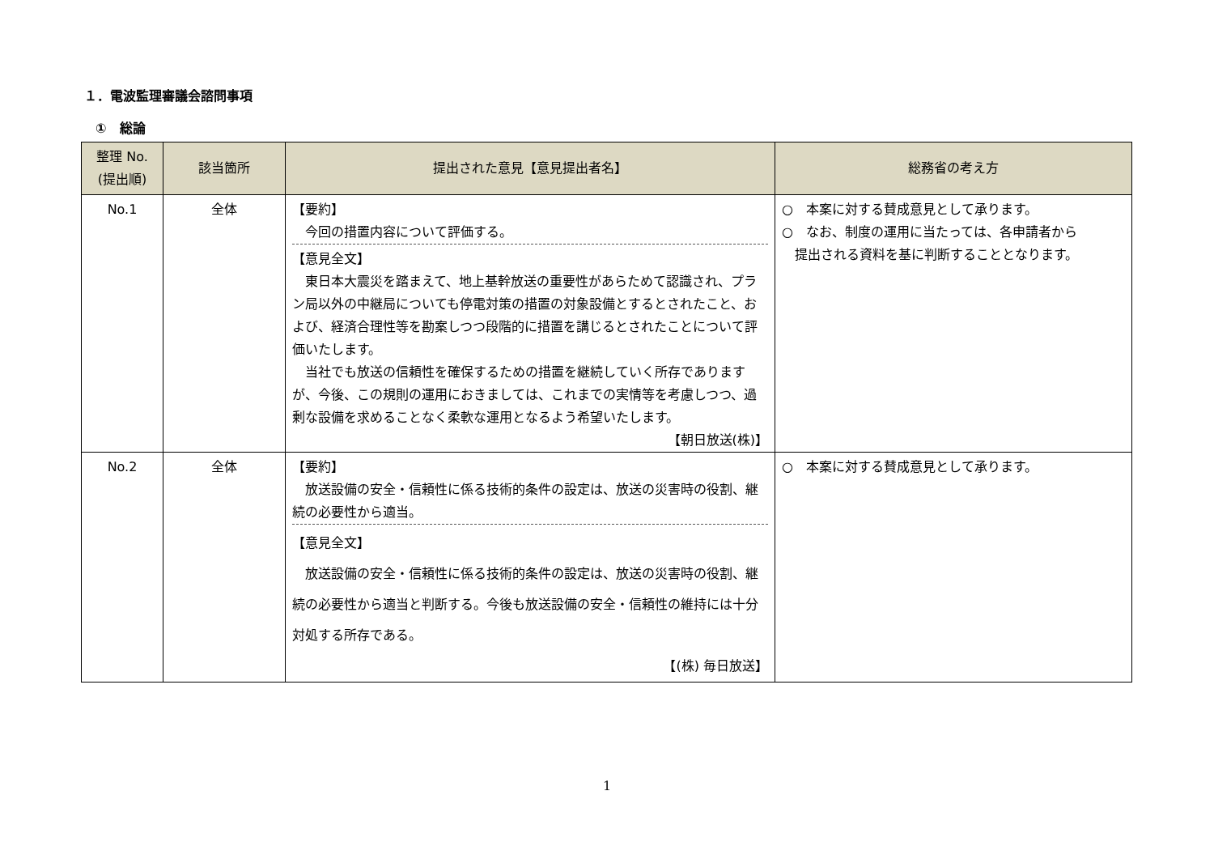１．電波監理審議会諮問事項
①　総論
| 整理 No. (提出順) | 該当箇所 | 提出された意見【意見提出者名】 | 総務省の考え方 |
| --- | --- | --- | --- |
| No.1 | 全体 | 【要約】 今回の措置内容について評価する。 【意見全文】 東日本大震災を踏まえて、地上基幹放送の重要性があらためて認識され、プラン局以外の中継局についても停電対策の措置の対象設備とするとされたこと、および、経済合理性等を勘案しつつ段階的に措置を講じるとされたことについて評価いたします。 当社でも放送の信頼性を確保するための措置を継続していく所存でありますが、今後、この規則の運用におきましては、これまでの実情等を考慮しつつ、過剰な設備を求めることなく柔軟な運用となるよう希望いたします。 【朝日放送(株)】 | ○ 本案に対する賛成意見として承ります。 ○ なお、制度の運用に当たっては、各申請者から 提出される資料を基に判断することとなります。 |
| No.2 | 全体 | 【要約】 放送設備の安全・信頼性に係る技術的条件の設定は、放送の災害時の役割、継続の必要性から適当。 【意見全文】 放送設備の安全・信頼性に係る技術的条件の設定は、放送の災害時の役割、継続の必要性から適当と判断する。今後も放送設備の安全・信頼性の維持には十分対処する所存である。 【(株) 毎日放送】 | ○ 本案に対する賛成意見として承ります。 |
1